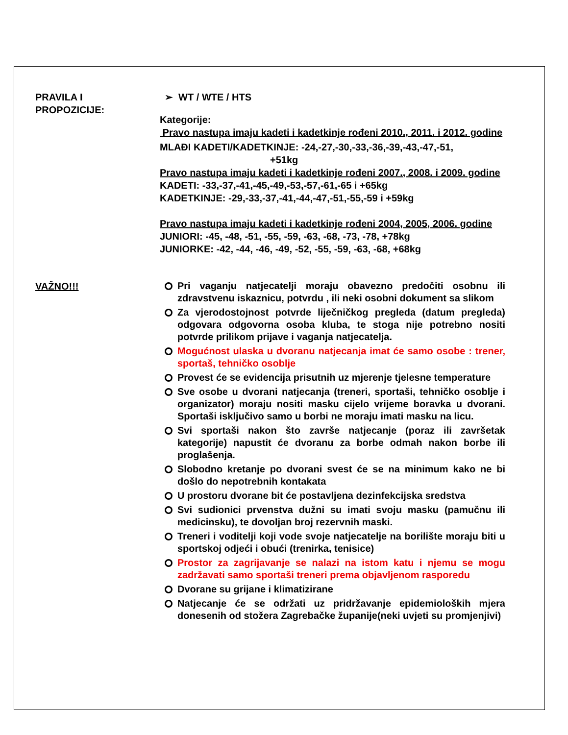PRAVILA I
PROPOZICIJE:
➢ WT / WTE / HTS
Kategorije:
Pravo nastupa imaju kadeti i kadetkinje rođeni 2010., 2011. i 2012. godine
MLAĐI KADETI/KADETKINJE: -24,-27,-30,-33,-36,-39,-43,-47,-51,
+51kg
Pravo nastupa imaju kadeti i kadetkinje rođeni 2007., 2008. i 2009. godine
KADETI: -33,-37,-41,-45,-49,-53,-57,-61,-65 i +65kg
KADETKINJE: -29,-33,-37,-41,-44,-47,-51,-55,-59 i +59kg
Pravo nastupa imaju kadeti i kadetkinje rođeni 2004, 2005, 2006. godine
JUNIORI: -45, -48, -51, -55, -59, -63, -68, -73, -78, +78kg
JUNIORKE: -42, -44, -46, -49, -52, -55, -59, -63, -68, +68kg
VAŽNO!!!
Pri vaganju natjecatelji moraju obavezno predočiti osobnu ili zdravstvenu iskaznicu, potvrdu , ili neki osobni dokument sa slikom
Za vjerodostojnost potvrde liječničkog pregleda (datum pregleda) odgovara odgovorna osoba kluba, te stoga nije potrebno nositi potvrde prilikom prijave i vaganja natjecatelja.
Mogućnost ulaska u dvoranu natjecanja imat će samo osobe : trener, sportaš, tehničko osoblje
Provest će se evidencija prisutnih uz mjerenje tjelesne temperature
Sve osobe u dvorani natjecanja (treneri, sportaši, tehničko osoblje i organizator) moraju nositi masku cijelo vrijeme boravka u dvorani. Sportaši isključivo samo u borbi ne moraju imati masku na licu.
Svi sportaši nakon što završe natjecanje (poraz ili završetak kategorije) napustit će dvoranu za borbe odmah nakon borbe ili proglašenja.
Slobodno kretanje po dvorani svest će se na minimum kako ne bi došlo do nepotrebnih kontakata
U prostoru dvorane bit će postavljena dezinfekcijska sredstva
Svi sudionici prvenstva dužni su imati svoju masku (pamučnu ili medicinsku), te dovoljan broj rezervnih maski.
Treneri i voditelji koji vode svoje natjecatelje na borilište moraju biti u sportskoj odjeći i obući (trenirka, tenisice)
Prostor za zagrijavanje se nalazi na istom katu i njemu se mogu zadržavati samo sportaši treneri prema objavljenom rasporedu
Dvorane su grijane i klimatizirane
Natjecanje će se održati uz pridržavanje epidemioloških mjera donesenih od stožera Zagrebačke županije(neki uvjeti su promjenjivi)